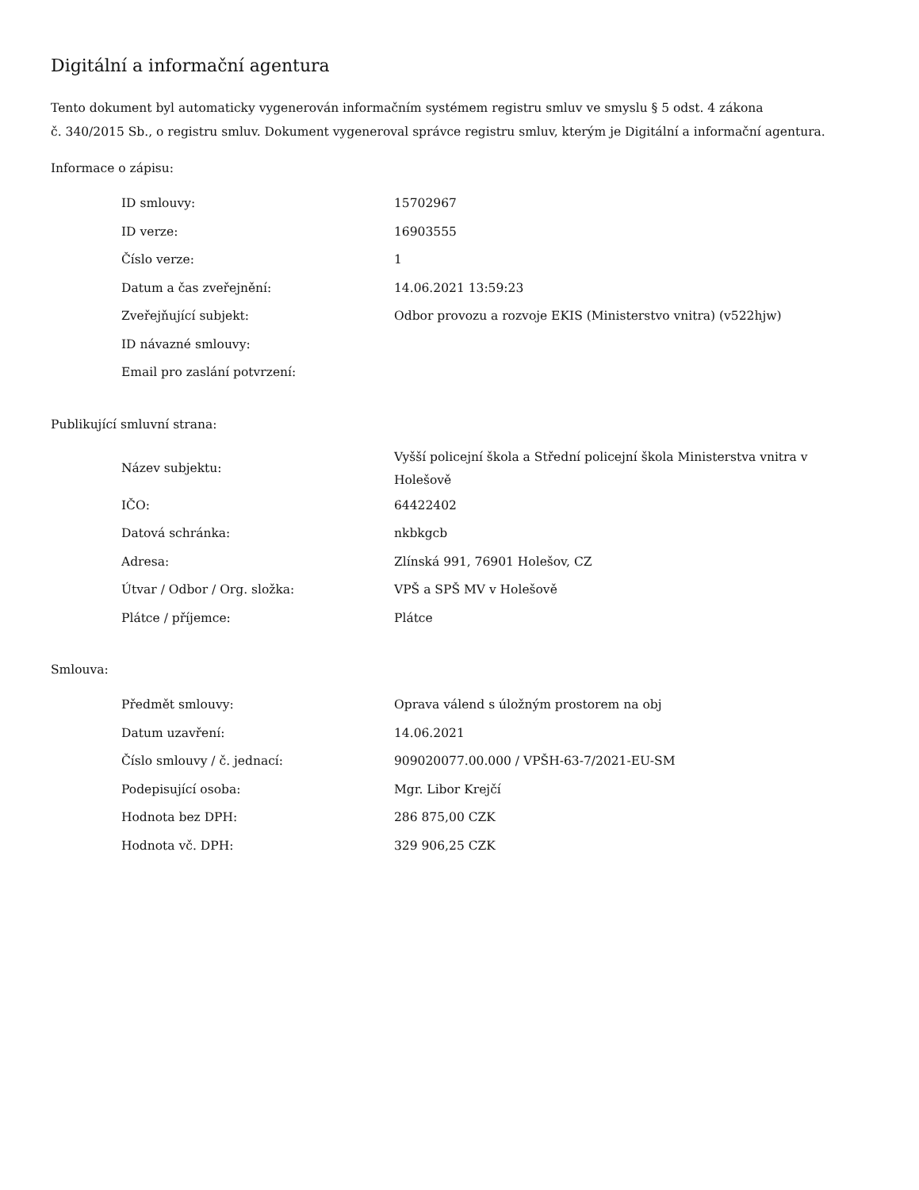Digitální a informační agentura
Tento dokument byl automaticky vygenerován informačním systémem registru smluv ve smyslu § 5 odst. 4 zákona
č. 340/2015 Sb., o registru smluv. Dokument vygeneroval správce registru smluv, kterým je Digitální a informační agentura.
Informace o zápisu:
| ID smlouvy: | 15702967 |
| ID verze: | 16903555 |
| Číslo verze: | 1 |
| Datum a čas zveřejnění: | 14.06.2021 13:59:23 |
| Zveřejňující subjekt: | Odbor provozu a rozvoje EKIS (Ministerstvo vnitra) (v522hjw) |
| ID návazné smlouvy: | |
| Email pro zaslání potvrzení: | |
Publikující smluvní strana:
| Název subjektu: | Vyšší policejní škola a Střední policejní škola Ministerstva vnitra v Holešově |
| IČO: | 64422402 |
| Datová schránka: | nkbkgcb |
| Adresa: | Zlínská 991, 76901 Holešov, CZ |
| Útvar / Odbor / Org. složka: | VPŠ a SPŠ MV v Holešově |
| Plátce / příjemce: | Plátce |
Smlouva:
| Předmět smlouvy: | Oprava válend s úložným prostorem na obj |
| Datum uzavření: | 14.06.2021 |
| Číslo smlouvy / č. jednací: | 909020077.00.000 / VPŠH-63-7/2021-EU-SM |
| Podepisující osoba: | Mgr. Libor Krejčí |
| Hodnota bez DPH: | 286 875,00 CZK |
| Hodnota vč. DPH: | 329 906,25 CZK |